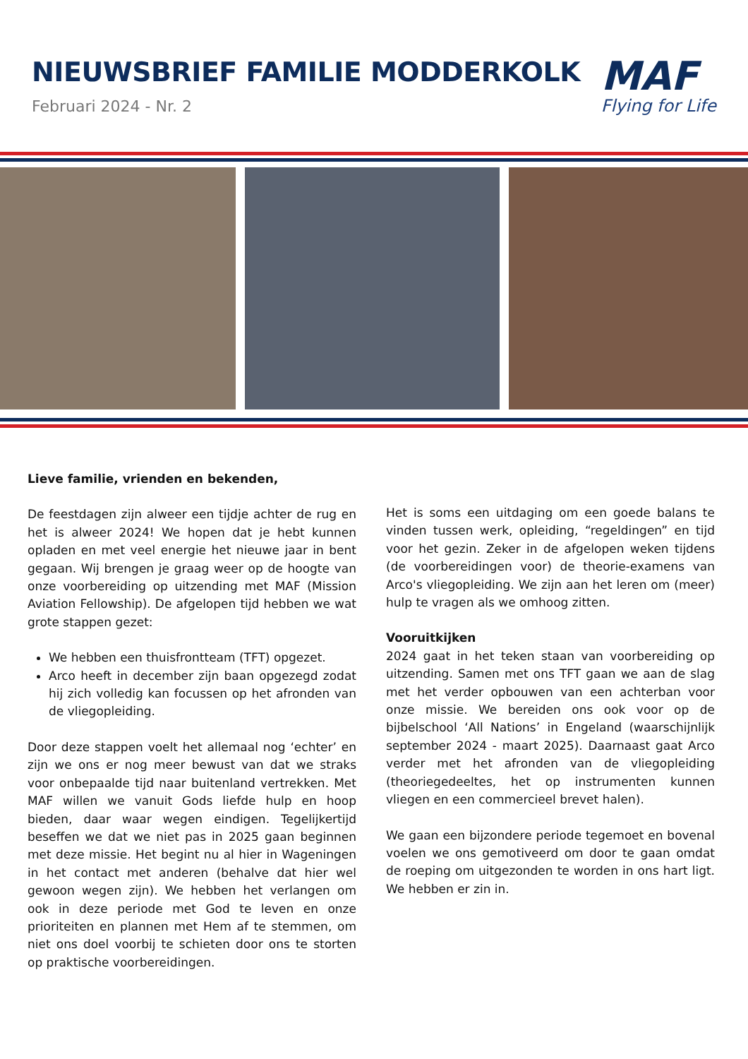NIEUWSBRIEF FAMILIE MODDERKOLK
Februari 2024 - Nr. 2
MAF
Flying for Life
Lieve familie, vrienden en bekenden,
De feestdagen zijn alweer een tijdje achter de rug en het is alweer 2024! We hopen dat je hebt kunnen opladen en met veel energie het nieuwe jaar in bent gegaan. Wij brengen je graag weer op de hoogte van onze voorbereiding op uitzending met MAF (Mission Aviation Fellowship). De afgelopen tijd hebben we wat grote stappen gezet:
We hebben een thuisfrontteam (TFT) opgezet.
Arco heeft in december zijn baan opgezegd zodat hij zich volledig kan focussen op het afronden van de vliegopleiding.
Door deze stappen voelt het allemaal nog ‘echter’ en zijn we ons er nog meer bewust van dat we straks voor onbepaalde tijd naar buitenland vertrekken. Met MAF willen we vanuit Gods liefde hulp en hoop bieden, daar waar wegen eindigen. Tegelijkertijd beseffen we dat we niet pas in 2025 gaan beginnen met deze missie. Het begint nu al hier in Wageningen in het contact met anderen (behalve dat hier wel gewoon wegen zijn). We hebben het verlangen om ook in deze periode met God te leven en onze prioriteiten en plannen met Hem af te stemmen, om niet ons doel voorbij te schieten door ons te storten op praktische voorbereidingen.
Het is soms een uitdaging om een goede balans te vinden tussen werk, opleiding, “regeldingen” en tijd voor het gezin. Zeker in de afgelopen weken tijdens (de voorbereidingen voor) de theorie-examens van Arco's vliegopleiding. We zijn aan het leren om (meer) hulp te vragen als we omhoog zitten.
Vooruitkijken
2024 gaat in het teken staan van voorbereiding op uitzending. Samen met ons TFT gaan we aan de slag met het verder opbouwen van een achterban voor onze missie. We bereiden ons ook voor op de bijbelschool ‘All Nations’ in Engeland (waarschijnlijk september 2024 - maart 2025). Daarnaast gaat Arco verder met het afronden van de vliegopleiding (theoriegedeeltes, het op instrumenten kunnen vliegen en een commercieel brevet halen).
We gaan een bijzondere periode tegemoet en bovenal voelen we ons gemotiveerd om door te gaan omdat de roeping om uitgezonden te worden in ons hart ligt. We hebben er zin in.